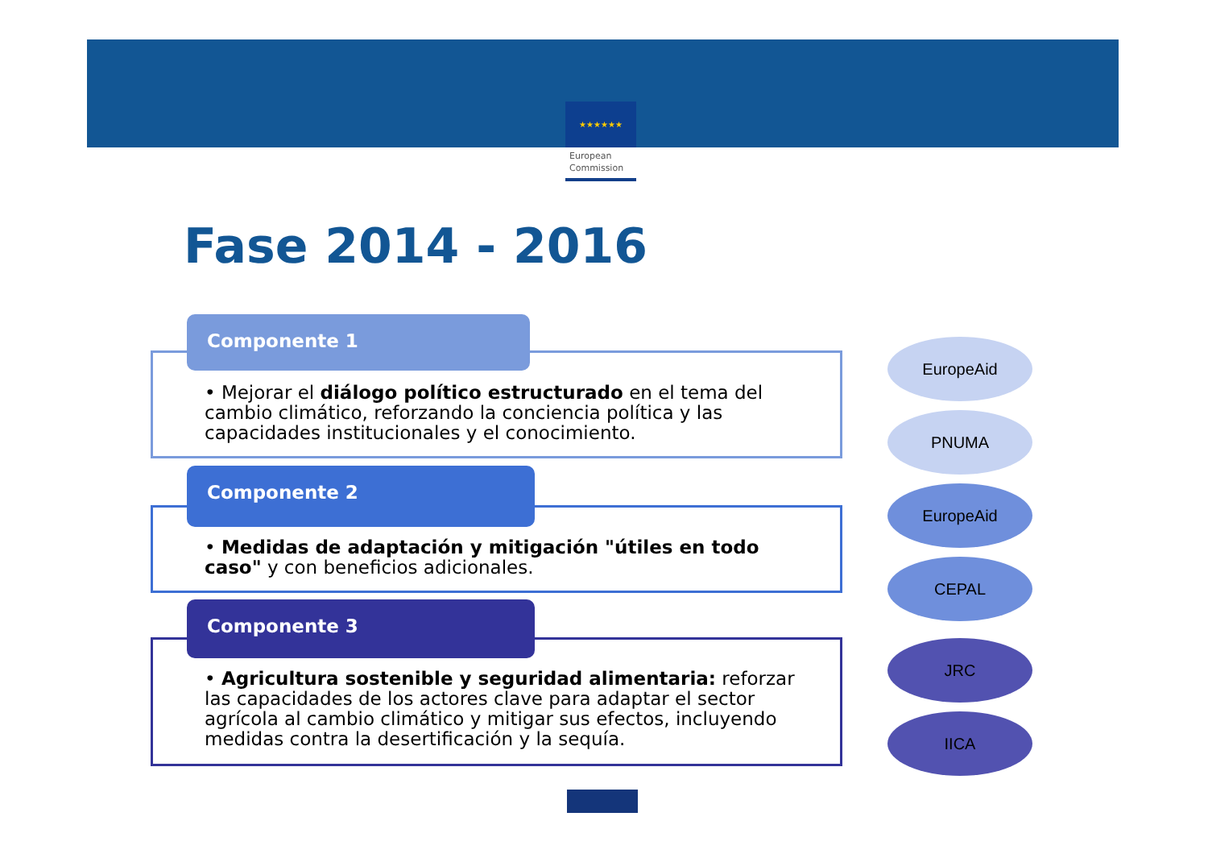★★★★★★
European
Commission
Fase 2014 - 2016
Componente 1
• Mejorar el diálogo político estructurado en el tema del cambio climático, reforzando la conciencia política y las capacidades institucionales y el conocimiento.
Componente 2
• Medidas de adaptación y mitigación "útiles en todo caso" y con beneficios adicionales.
Componente 3
• Agricultura sostenible y seguridad alimentaria: reforzar las capacidades de los actores clave para adaptar el sector agrícola al cambio climático y mitigar sus efectos, incluyendo medidas contra la desertificación y la sequía.
EuropeAid
PNUMA
EuropeAid
CEPAL
JRC
IICA